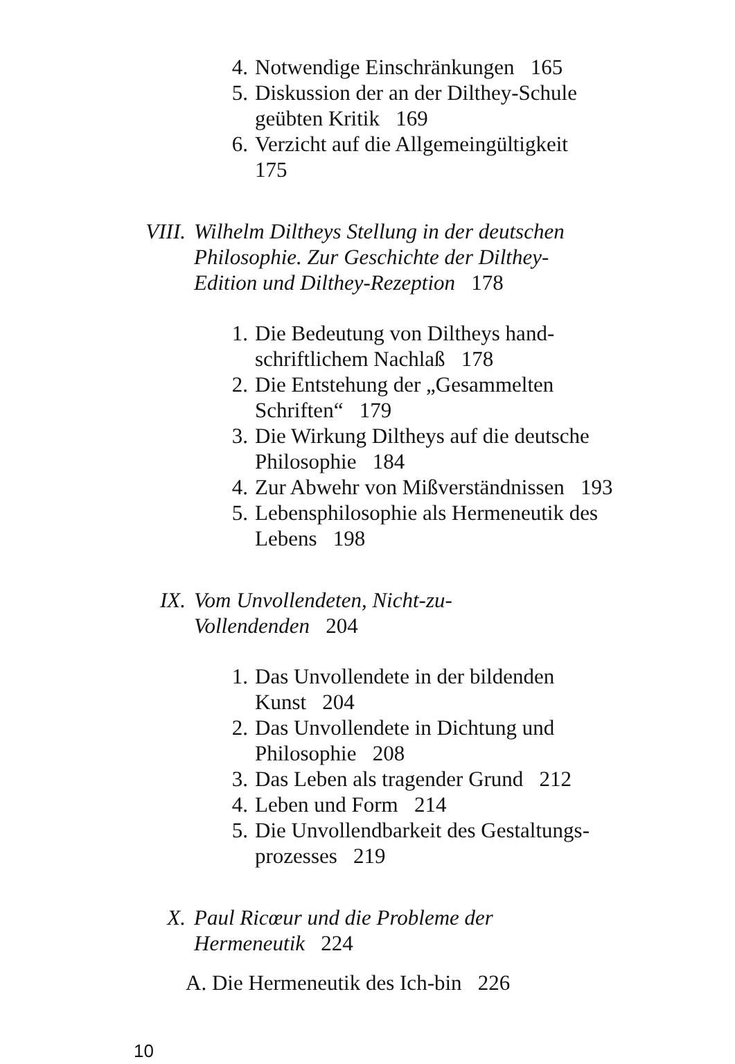4. Notwendige Einschränkungen 165
5. Diskussion der an der Dilthey-Schule geübten Kritik 169
6. Verzicht auf die Allgemeingültigkeit 175
VIII. Wilhelm Diltheys Stellung in der deutschen Philosophie. Zur Geschichte der Dilthey-Edition und Dilthey-Rezeption 178
1. Die Bedeutung von Diltheys hand-schriftlichem Nachlaß 178
2. Die Entstehung der „Gesammelten Schriften“ 179
3. Die Wirkung Diltheys auf die deutsche Philosophie 184
4. Zur Abwehr von Mißverständnissen 193
5. Lebensphilosophie als Hermeneutik des Lebens 198
IX. Vom Unvollendeten, Nicht-zu-Vollendenden 204
1. Das Unvollendete in der bildenden Kunst 204
2. Das Unvollendete in Dichtung und Philosophie 208
3. Das Leben als tragender Grund 212
4. Leben und Form 214
5. Die Unvollendbarkeit des Gestaltungs-prozesses 219
X. Paul Ricœur und die Probleme der Hermeneutik 224
A. Die Hermeneutik des Ich-bin 226
10